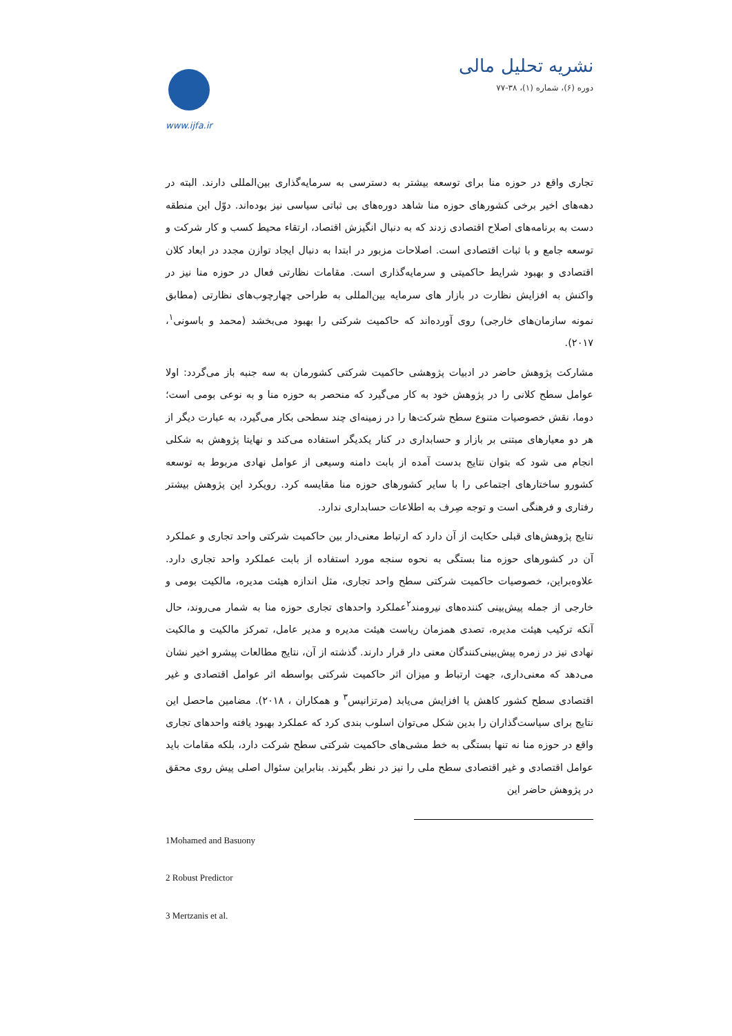نشریه تحلیل مالی
دوره (۶)، شماره (۱)، ۳۸-۷۷
www.ijfa.ir
تجاری واقع در حوزه منا برای توسعه بیشتر به دسترسی به سرمایه‌گذاری بین‌المللی دارند. البته در دهه‌های اخیر برخی کشورهای حوزه منا شاهد دوره‌های بی ثباتی سیاسی نیز بوده‌اند. دوّل این منطقه دست به برنامه‌های اصلاح اقتصادی زدند که به دنبال انگیزش اقتصاد، ارتقاء محیط کسب و کار شرکت و توسعه جامع و با ثبات اقتصادی است. اصلاحات مزبور در ابتدا به دنبال ایجاد توازن مجدد در ابعاد کلان اقتصادی و بهبود شرایط حاکمیتی و سرمایه‌گذاری است. مقامات نظارتی فعال در حوزه منا نیز در واکنش به افزایش نظارت در بازار های سرمایه بین‌المللی به طراحی چهارچوب‌های نظارتی (مطابق نمونه سازمان‌های خارجی) روی آورده‌اند که حاکمیت شرکتی را بهبود می‌بخشد (محمد و باسونی<sup>۱</sup>، ۲۰۱۷).
مشارکت پژوهش حاضر در ادبیات پژوهشی حاکمیت شرکتی کشورمان به سه جنبه باز می‌گردد: اولا عوامل سطح کلانی را در پژوهش خود به کار می‌گیرد که منحصر به حوزه منا و به نوعی بومی است؛ دوما، نقش خصوصیات متنوع سطح شرکت‌ها را در زمینه‌ای چند سطحی بکار می‌گیرد، به عبارت دیگر از هر دو معیارهای مبتنی بر بازار و حسابداری در کنار یکدیگر استفاده می‌کند و نهایتا پژوهش به شکلی انجام می شود که بتوان نتایج بدست آمده از بابت دامنه وسیعی از عوامل نهادی مربوط به توسعه کشورو ساختارهای اجتماعی را با سایر کشورهای حوزه منا مقایسه کرد. رویکرد این پژوهش بیشتر رفتاری و فرهنگی است و توجه صِرف به اطلاعات حسابداری ندارد.
نتایج پژوهش‌های قبلی حکایت از آن دارد که ارتباط معنی‌دار بین حاکمیت شرکتی واحد تجاری و عملکرد آن در کشورهای حوزه منا بستگی به نحوه سنجه مورد استفاده از بابت عملکرد واحد تجاری دارد. علاوه‌براین، خصوصیات حاکمیت شرکتی سطح واحد تجاری، مثل اندازه هیئت مدیره، مالکیت بومی و خارجی از جمله پیش‌بینی کننده‌های نیرومند<sup>۲</sup>عملکرد واحدهای تجاری حوزه منا به شمار می‌روند، حال آنکه ترکیب هیئت مدیره، تصدی همزمان ریاست هیئت مدیره و مدیر عامل، تمرکز مالکیت و مالکیت نهادی نیز در زمره پیش‌بینی‌کنندگان معنی دار قرار دارند. گذشته از آن، نتایج مطالعات پیشرو اخیر نشان می‌دهد که معنی‌داری، جهت ارتباط و میزان اثر حاکمیت شرکتی بواسطه اثر عوامل اقتصادی و غیر اقتصادی سطح کشور کاهش یا افزایش می‌یابد (مرتزانیس<sup>۳</sup> و همکاران ، ۲۰۱۸). مضامین ماحصل این نتایج برای سیاست‌گذاران را بدین شکل می‌توان اسلوب بندی کرد که عملکرد بهبود یافته واحدهای تجاری واقع در حوزه منا نه تنها بستگی به خط مشی‌های حاکمیت شرکتی سطح شرکت دارد، بلکه مقامات باید عوامل اقتصادی و غیر اقتصادی سطح ملی را نیز در نظر بگیرند. بنابراین سئوال اصلی پیش روی محقق در پژوهش حاضر این
1Mohamed and Basuony
2 Robust Predictor
3 Mertzanis et al.